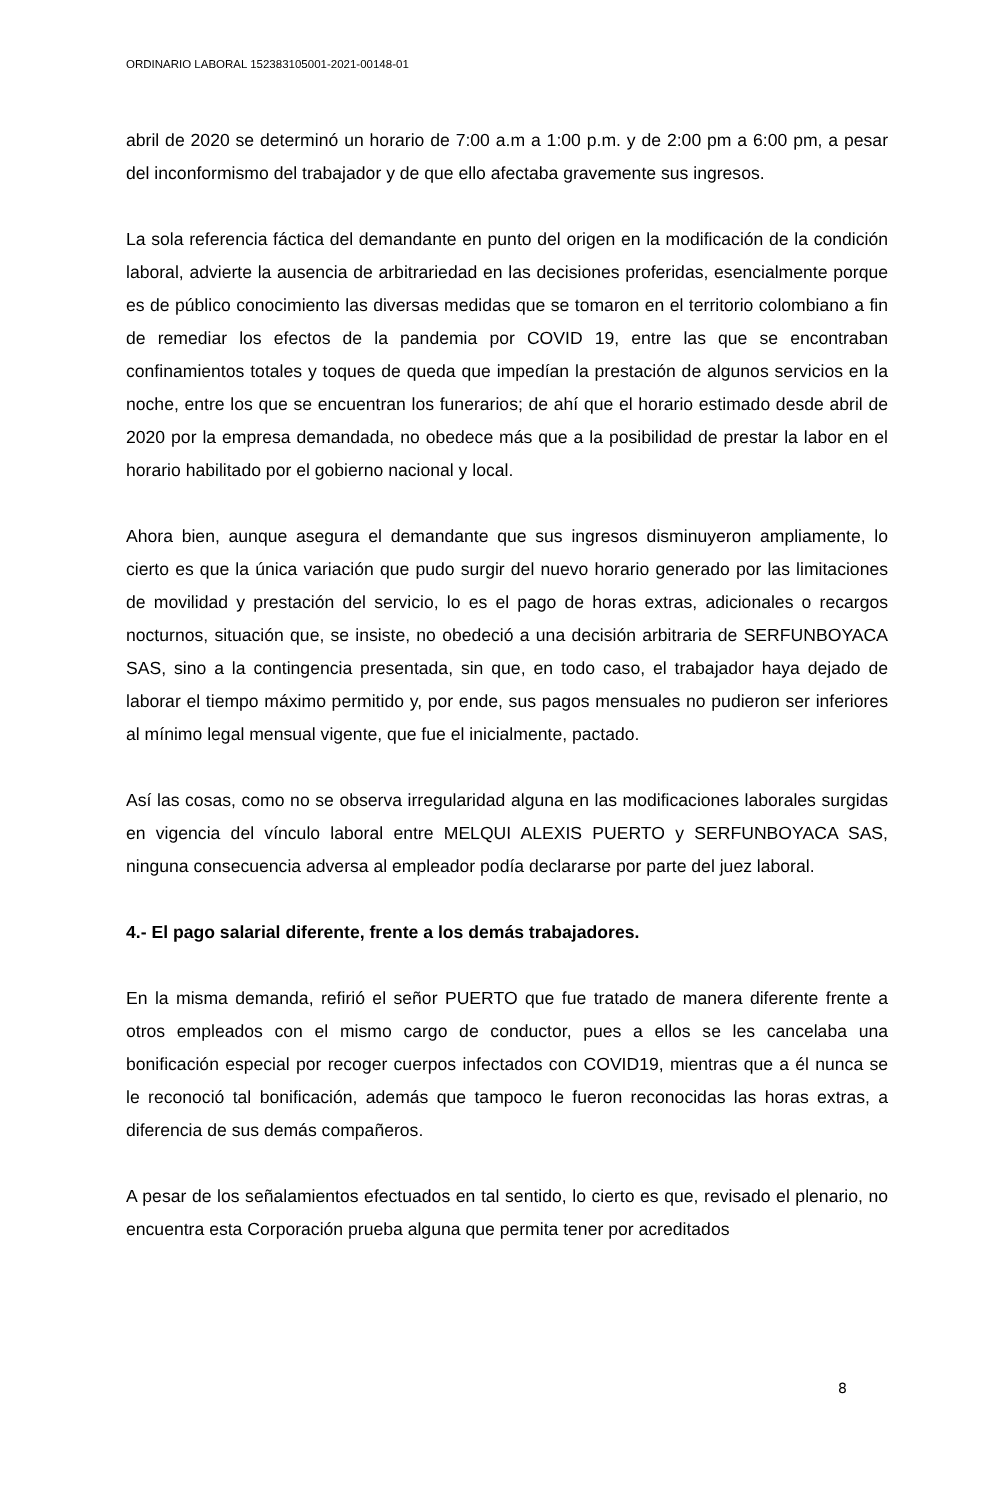ORDINARIO LABORAL 152383105001-2021-00148-01
abril de 2020 se determinó un horario de 7:00 a.m a 1:00 p.m. y de 2:00 pm a 6:00 pm, a pesar del inconformismo del trabajador y de que ello afectaba gravemente sus ingresos.
La sola referencia fáctica del demandante en punto del origen en la modificación de la condición laboral, advierte la ausencia de arbitrariedad en las decisiones proferidas, esencialmente porque es de público conocimiento las diversas medidas que se tomaron en el territorio colombiano a fin de remediar los efectos de la pandemia por COVID 19, entre las que se encontraban confinamientos totales y toques de queda que impedían la prestación de algunos servicios en la noche, entre los que se encuentran los funerarios; de ahí que el horario estimado desde abril de 2020 por la empresa demandada, no obedece más que a la posibilidad de prestar la labor en el horario habilitado por el gobierno nacional y local.
Ahora bien, aunque asegura el demandante que sus ingresos disminuyeron ampliamente, lo cierto es que la única variación que pudo surgir del nuevo horario generado por las limitaciones de movilidad y prestación del servicio, lo es el pago de horas extras, adicionales o recargos nocturnos, situación que, se insiste, no obedeció a una decisión arbitraria de SERFUNBOYACA SAS, sino a la contingencia presentada, sin que, en todo caso, el trabajador haya dejado de laborar el tiempo máximo permitido y, por ende, sus pagos mensuales no pudieron ser inferiores al mínimo legal mensual vigente, que fue el inicialmente, pactado.
Así las cosas, como no se observa irregularidad alguna en las modificaciones laborales surgidas en vigencia del vínculo laboral entre MELQUI ALEXIS PUERTO y SERFUNBOYACA SAS, ninguna consecuencia adversa al empleador podía declararse por parte del juez laboral.
4.- El pago salarial diferente, frente a los demás trabajadores.
En la misma demanda, refirió el señor PUERTO que fue tratado de manera diferente frente a otros empleados con el mismo cargo de conductor, pues a ellos se les cancelaba una bonificación especial por recoger cuerpos infectados con COVID19, mientras que a él nunca se le reconoció tal bonificación, además que tampoco le fueron reconocidas las horas extras, a diferencia de sus demás compañeros.
A pesar de los señalamientos efectuados en tal sentido, lo cierto es que, revisado el plenario, no encuentra esta Corporación prueba alguna que permita tener por acreditados
8